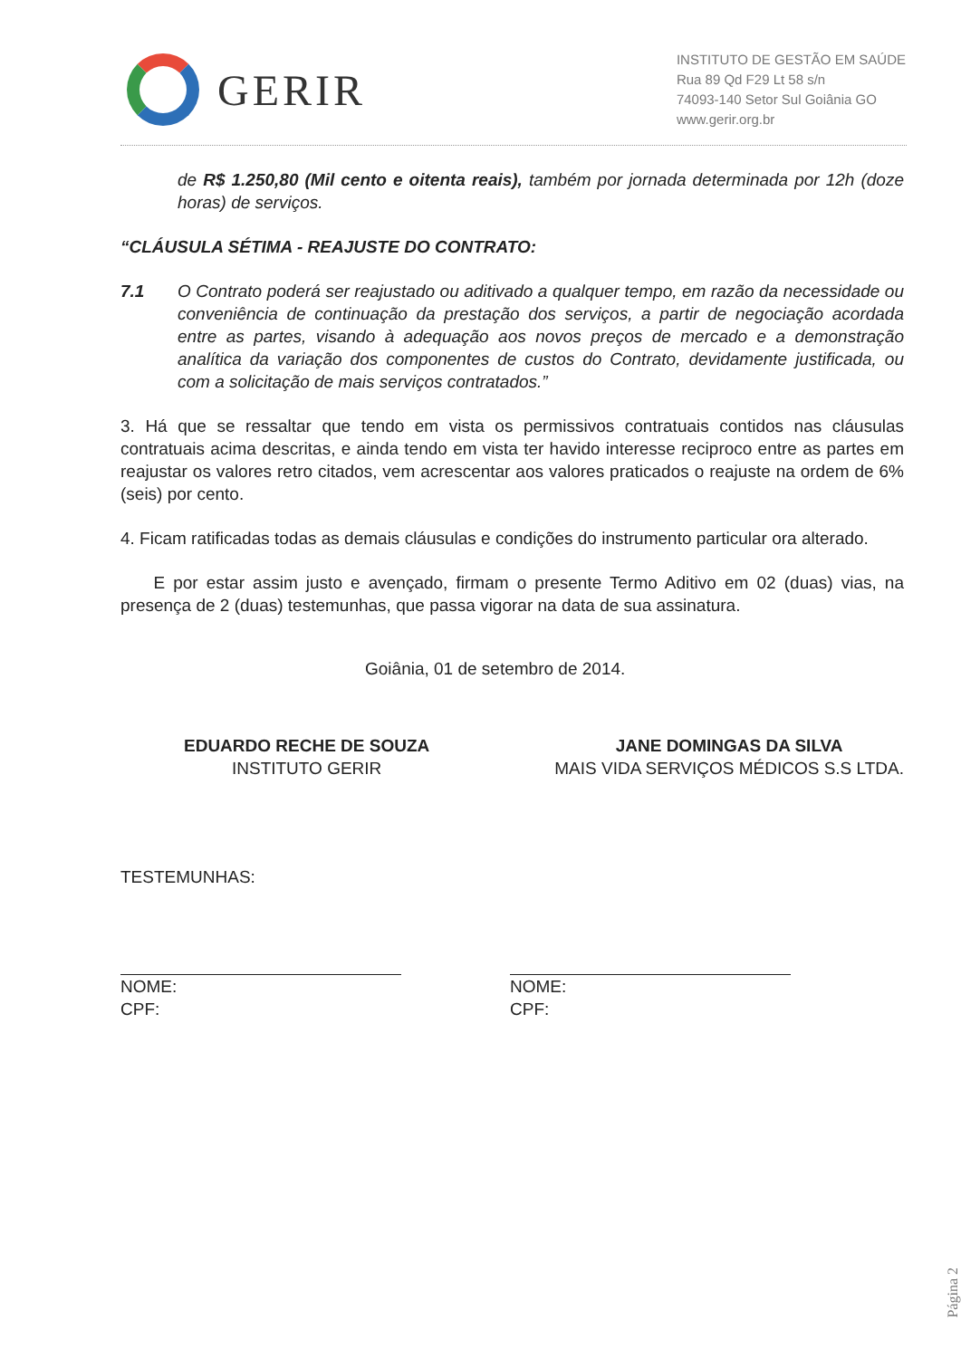GERIR
INSTITUTO DE GESTÃO EM SAÚDE
Rua 89 Qd F29 Lt 58 s/n
74093-140 Setor Sul Goiânia GO
www.gerir.org.br
de R$ 1.250,80 (Mil cento e oitenta reais), também por jornada determinada por 12h (doze horas) de serviços.
“CLÁUSULA SÉTIMA - REAJUSTE DO CONTRATO:
7.1 O Contrato poderá ser reajustado ou aditivado a qualquer tempo, em razão da necessidade ou conveniência de continuação da prestação dos serviços, a partir de negociação acordada entre as partes, visando à adequação aos novos preços de mercado e a demonstração analítica da variação dos componentes de custos do Contrato, devidamente justificada, ou com a solicitação de mais serviços contratados.”
3. Há que se ressaltar que tendo em vista os permissivos contratuais contidos nas cláusulas contratuais acima descritas, e ainda tendo em vista ter havido interesse reciproco entre as partes em reajustar os valores retro citados, vem acrescentar aos valores praticados o reajuste na ordem de 6% (seis) por cento.
4. Ficam ratificadas todas as demais cláusulas e condições do instrumento particular ora alterado.
E por estar assim justo e avençado, firmam o presente Termo Aditivo em 02 (duas) vias, na presença de 2 (duas) testemunhas, que passa vigorar na data de sua assinatura.
Goiânia, 01 de setembro de 2014.
EDUARDO RECHE DE SOUZA
INSTITUTO GERIR
JANE DOMINGAS DA SILVA
MAIS VIDA SERVIÇOS MÉDICOS S.S LTDA.
TESTEMUNHAS:
NOME:
CPF:
NOME:
CPF:
Página 2